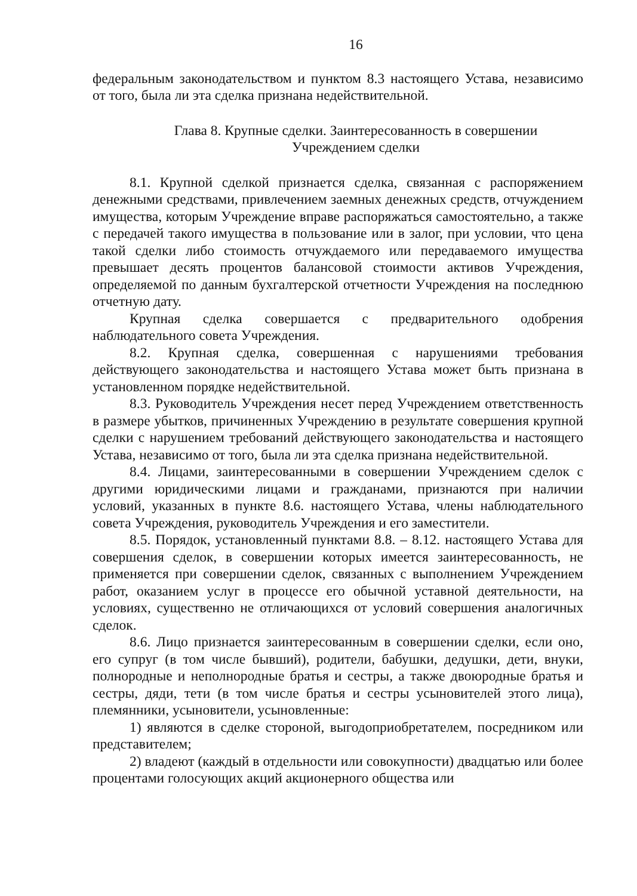16
федеральным законодательством и пунктом 8.3 настоящего Устава, независимо от того, была ли эта сделка признана недействительной.
Глава 8. Крупные сделки. Заинтересованность в совершении
Учреждением сделки
8.1. Крупной сделкой признается сделка, связанная с распоряжением денежными средствами, привлечением заемных денежных средств, отчуждением имущества, которым Учреждение вправе распоряжаться самостоятельно, а также с передачей такого имущества в пользование или в залог, при условии, что цена такой сделки либо стоимость отчуждаемого или передаваемого имущества превышает десять процентов балансовой стоимости активов Учреждения, определяемой по данным бухгалтерской отчетности Учреждения на последнюю отчетную дату.
Крупная сделка совершается с предварительного одобрения наблюдательного совета Учреждения.
8.2. Крупная сделка, совершенная с нарушениями требования действующего законодательства и настоящего Устава может быть признана в установленном порядке недействительной.
8.3. Руководитель Учреждения несет перед Учреждением ответственность в размере убытков, причиненных Учреждению в результате совершения крупной сделки с нарушением требований действующего законодательства и настоящего Устава, независимо от того, была ли эта сделка признана недействительной.
8.4. Лицами, заинтересованными в совершении Учреждением сделок с другими юридическими лицами и гражданами, признаются при наличии условий, указанных в пункте 8.6. настоящего Устава, члены наблюдательного совета Учреждения, руководитель Учреждения и его заместители.
8.5. Порядок, установленный пунктами 8.8. – 8.12. настоящего Устава для совершения сделок, в совершении которых имеется заинтересованность, не применяется при совершении сделок, связанных с выполнением Учреждением работ, оказанием услуг в процессе его обычной уставной деятельности, на условиях, существенно не отличающихся от условий совершения аналогичных сделок.
8.6. Лицо признается заинтересованным в совершении сделки, если оно, его супруг (в том числе бывший), родители, бабушки, дедушки, дети, внуки, полнородные и неполнородные братья и сестры, а также двоюродные братья и сестры, дяди, тети (в том числе братья и сестры усыновителей этого лица), племянники, усыновители, усыновленные:
1) являются в сделке стороной, выгодоприобретателем, посредником или представителем;
2) владеют (каждый в отдельности или совокупности) двадцатью или более процентами голосующих акций акционерного общества или